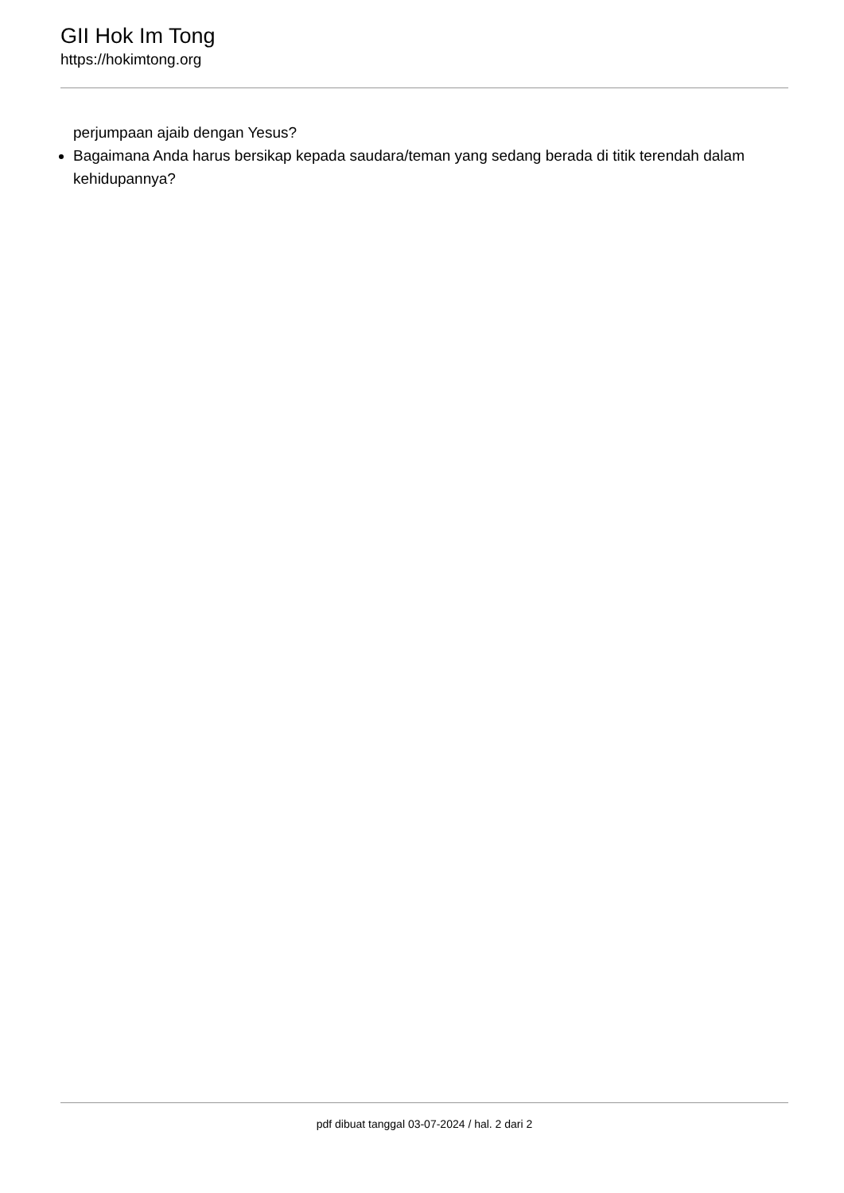GII Hok Im Tong
https://hokimtong.org
perjumpaan ajaib dengan Yesus?
Bagaimana Anda harus bersikap kepada saudara/teman yang sedang berada di titik terendah dalam kehidupannya?
pdf dibuat tanggal 03-07-2024 / hal. 2 dari 2